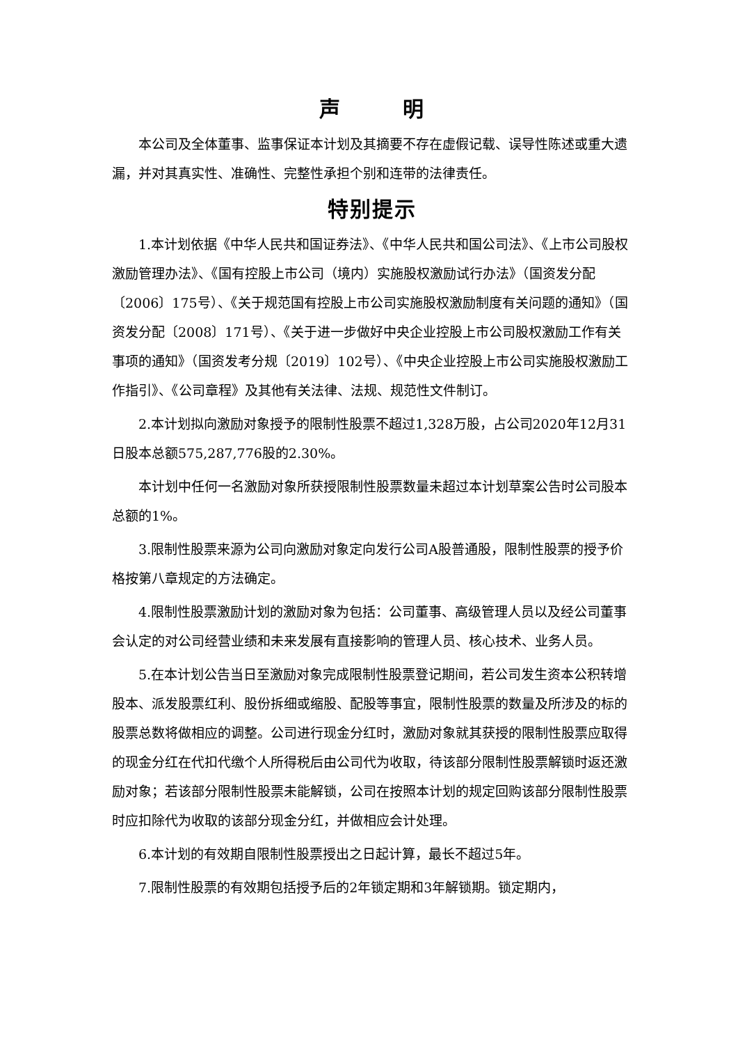声 明
本公司及全体董事、监事保证本计划及其摘要不存在虚假记载、误导性陈述或重大遗漏，并对其真实性、准确性、完整性承担个别和连带的法律责任。
特别提示
1.本计划依据《中华人民共和国证券法》、《中华人民共和国公司法》、《上市公司股权激励管理办法》、《国有控股上市公司（境内）实施股权激励试行办法》（国资发分配〔2006〕175号）、《关于规范国有控股上市公司实施股权激励制度有关问题的通知》（国资发分配〔2008〕171号）、《关于进一步做好中央企业控股上市公司股权激励工作有关事项的通知》（国资发考分规〔2019〕102号）、《中央企业控股上市公司实施股权激励工作指引》、《公司章程》及其他有关法律、法规、规范性文件制订。
2.本计划拟向激励对象授予的限制性股票不超过1,328万股，占公司2020年12月31日股本总额575,287,776股的2.30%。
本计划中任何一名激励对象所获授限制性股票数量未超过本计划草案公告时公司股本总额的1%。
3.限制性股票来源为公司向激励对象定向发行公司A股普通股，限制性股票的授予价格按第八章规定的方法确定。
4.限制性股票激励计划的激励对象为包括：公司董事、高级管理人员以及经公司董事会认定的对公司经营业绩和未来发展有直接影响的管理人员、核心技术、业务人员。
5.在本计划公告当日至激励对象完成限制性股票登记期间，若公司发生资本公积转增股本、派发股票红利、股份拆细或缩股、配股等事宜，限制性股票的数量及所涉及的标的股票总数将做相应的调整。公司进行现金分红时，激励对象就其获授的限制性股票应取得的现金分红在代扣代缴个人所得税后由公司代为收取，待该部分限制性股票解锁时返还激励对象；若该部分限制性股票未能解锁，公司在按照本计划的规定回购该部分限制性股票时应扣除代为收取的该部分现金分红，并做相应会计处理。
6.本计划的有效期自限制性股票授出之日起计算，最长不超过5年。
7.限制性股票的有效期包括授予后的2年锁定期和3年解锁期。锁定期内，